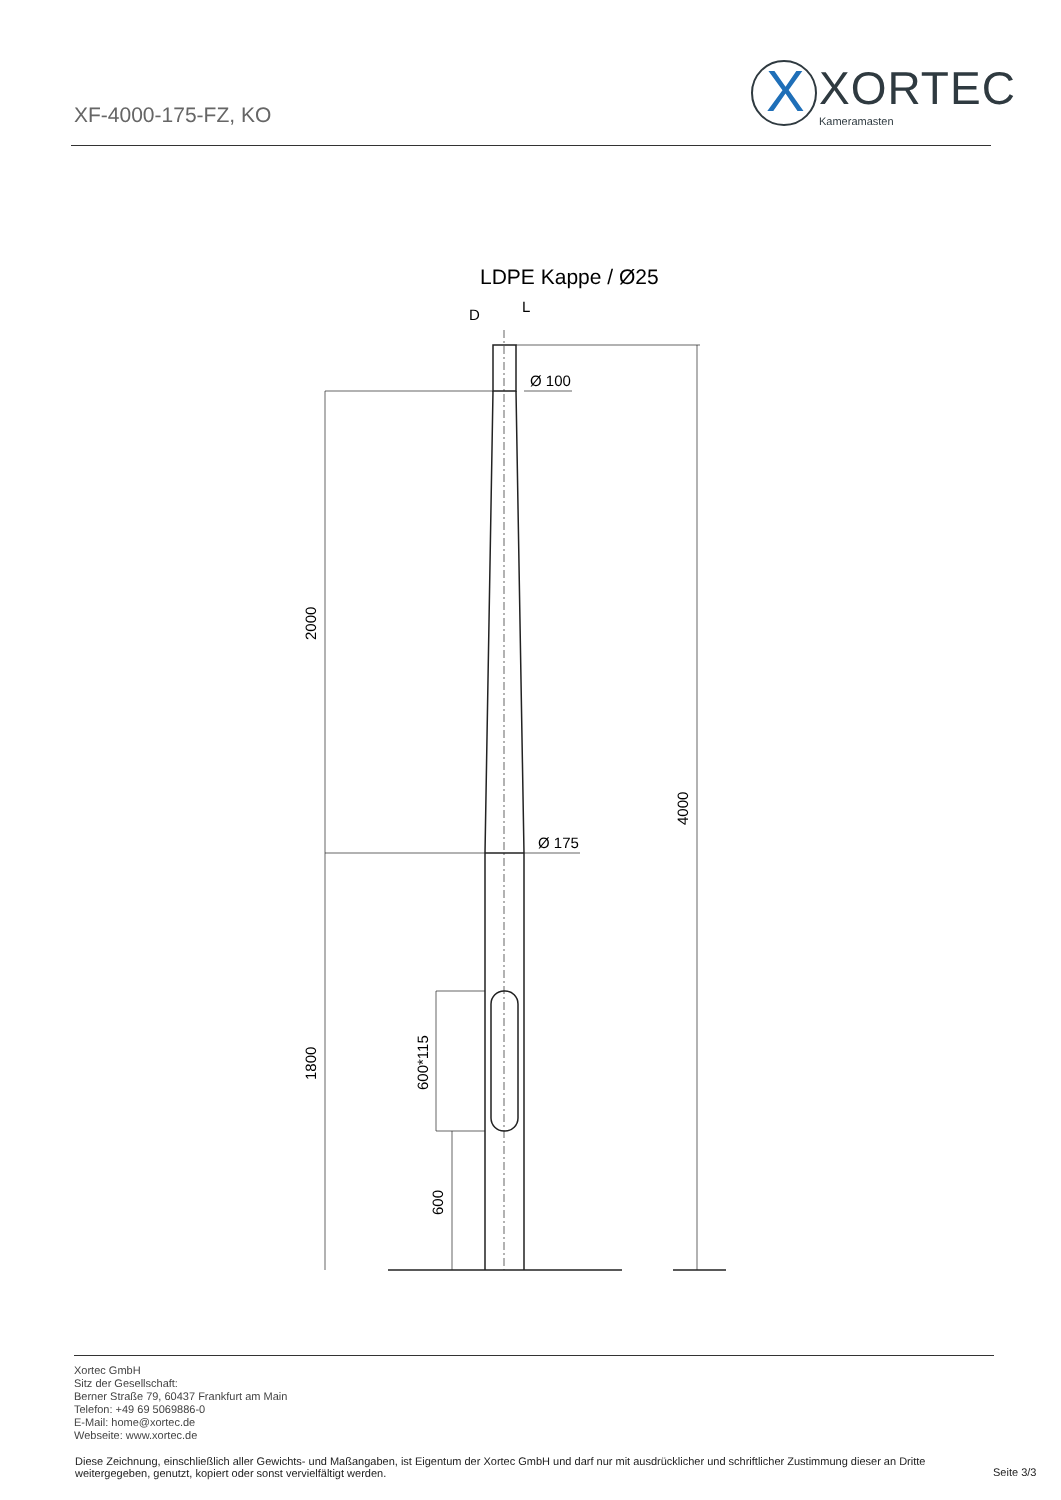XF-4000-175-FZ, KO
X XORTEC
Kameramasten
LDPE Kappe / Ø25
D
L
Ø 100
Ø 175
2000
1800
4000
600*115
600
Xortec GmbH
Sitz der Gesellschaft:
Berner Straße 79, 60437 Frankfurt am Main
Telefon: +49 69 5069886-0
E-Mail: home@xortec.de
Webseite: www.xortec.de
Diese Zeichnung, einschließlich aller Gewichts- und Maßangaben, ist Eigentum der Xortec GmbH und darf nur mit ausdrücklicher und schriftlicher Zustimmung dieser an Dritte weitergegeben, genutzt, kopiert oder sonst vervielfältigt werden.
Seite 3/3